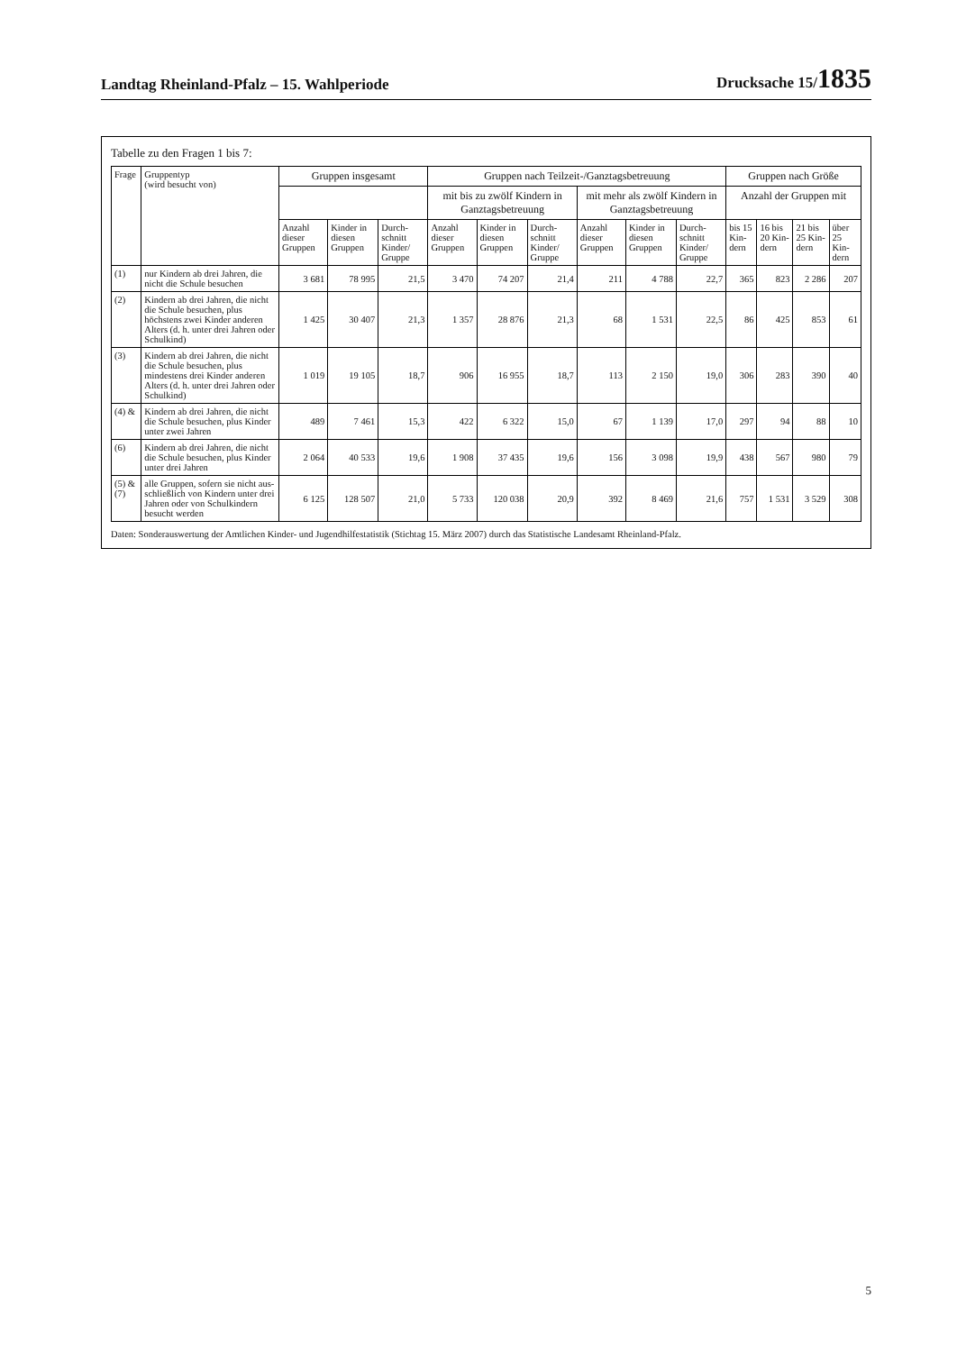Landtag Rheinland-Pfalz – 15. Wahlperiode Drucksache 15/1835
Tabelle zu den Fragen 1 bis 7:
| Frage | Gruppentyp (wird besucht von) | Gruppen insgesamt | | | Gruppen nach Teilzeit-/Ganztagsbetreuung | | | | | | Gruppen nach Größe | | | |
| --- | --- | --- | --- | --- | --- | --- | --- | --- | --- | --- | --- | --- | --- | --- |
| | | | | | mit bis zu zwölf Kindern in Ganztagsbetreuung | | | mit mehr als zwölf Kindern in Ganztagsbetreuung | | | Anzahl der Gruppen mit | | | |
| | | Anzahl dieser Gruppen | Kinder in diesen Gruppen | Durch-schnitt Kinder/ Gruppe | Anzahl dieser Gruppen | Kinder in diesen Gruppen | Durch-schnitt Kinder/ Gruppe | Anzahl dieser Gruppen | Kinder in diesen Gruppen | Durch-schnitt Kinder/ Gruppe | bis 15 Kin-dern | 16 bis 20 Kin-dern | 21 bis 25 Kin-dern | über 25 Kin-dern |
| (1) | nur Kindern ab drei Jahren, die nicht die Schule besuchen | 3 681 | 78 995 | 21,5 | 3 470 | 74 207 | 21,4 | 211 | 4 788 | 22,7 | 365 | 823 | 2 286 | 207 |
| (2) | Kindern ab drei Jahren, die nicht die Schule besuchen, plus höchstens zwei Kinder anderen Alters (d. h. unter drei Jahren oder Schulkind) | 1 425 | 30 407 | 21,3 | 1 357 | 28 876 | 21,3 | 68 | 1 531 | 22,5 | 86 | 425 | 853 | 61 |
| (3) | Kindern ab drei Jahren, die nicht die Schule besuchen, plus mindestens drei Kinder anderen Alters (d. h. unter drei Jahren oder Schulkind) | 1 019 | 19 105 | 18,7 | 906 | 16 955 | 18,7 | 113 | 2 150 | 19,0 | 306 | 283 | 390 | 40 |
| (4) & | Kindern ab drei Jahren, die nicht die Schule besuchen, plus Kinder unter zwei Jahren | 489 | 7 461 | 15,3 | 422 | 6 322 | 15,0 | 67 | 1 139 | 17,0 | 297 | 94 | 88 | 10 |
| (6) | Kindern ab drei Jahren, die nicht die Schule besuchen, plus Kinder unter drei Jahren | 2 064 | 40 533 | 19,6 | 1 908 | 37 435 | 19,6 | 156 | 3 098 | 19,9 | 438 | 567 | 980 | 79 |
| (5) & (7) | alle Gruppen, sofern sie nicht aus-schließlich von Kindern unter drei Jahren oder von Schulkindern besucht werden | 6 125 | 128 507 | 21,0 | 5 733 | 120 038 | 20,9 | 392 | 8 469 | 21,6 | 757 | 1 531 | 3 529 | 308 |
Daten: Sonderauswertung der Amtlichen Kinder- und Jugendhilfestatistik (Stichtag 15. März 2007) durch das Statistische Landesamt Rheinland-Pfalz.
5